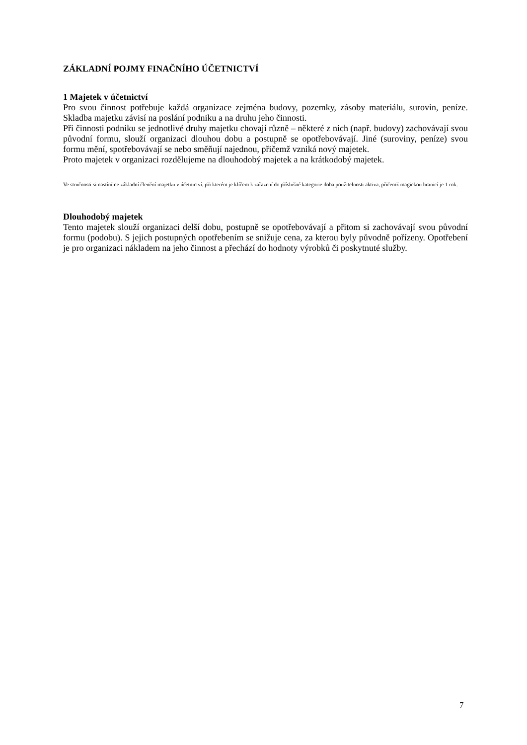ZÁKLADNÍ POJMY FINAČNÍHO ÚČETNICTVÍ
1 Majetek v účetnictví
Pro svou činnost potřebuje každá organizace zejména budovy, pozemky, zásoby materiálu, surovin, peníze. Skladba majetku závisí na poslání podniku a na druhu jeho činnosti.
Při činnosti podniku se jednotlivé druhy majetku chovají různě – některé z nich (např. budovy) zachovávají svou původní formu, slouží organizaci dlouhou dobu a postupně se opotřebovávají. Jiné (suroviny, peníze) svou formu mění, spotřebovávají se nebo směňují najednou, přičemž vzniká nový majetek.
Proto majetek v organizaci rozdělujeme na dlouhodobý majetek a na krátkodobý majetek.
Ve stručnosti si nastíníme základní členění majetku v účetnictví, při kterém je klíčem k zařazení do příslušné kategorie doba použitelnosti aktiva, přičemž magickou hranicí je 1 rok.
Dlouhodobý majetek
Tento majetek slouží organizaci delší dobu, postupně se opotřebovávají a přitom si zachovávají svou původní formu (podobu). S jejich postupných opotřebením se snižuje cena, za kterou byly původně pořízeny. Opotřebení je pro organizaci nákladem na jeho činnost a přechází do hodnoty výrobků či poskytnuté služby.
7